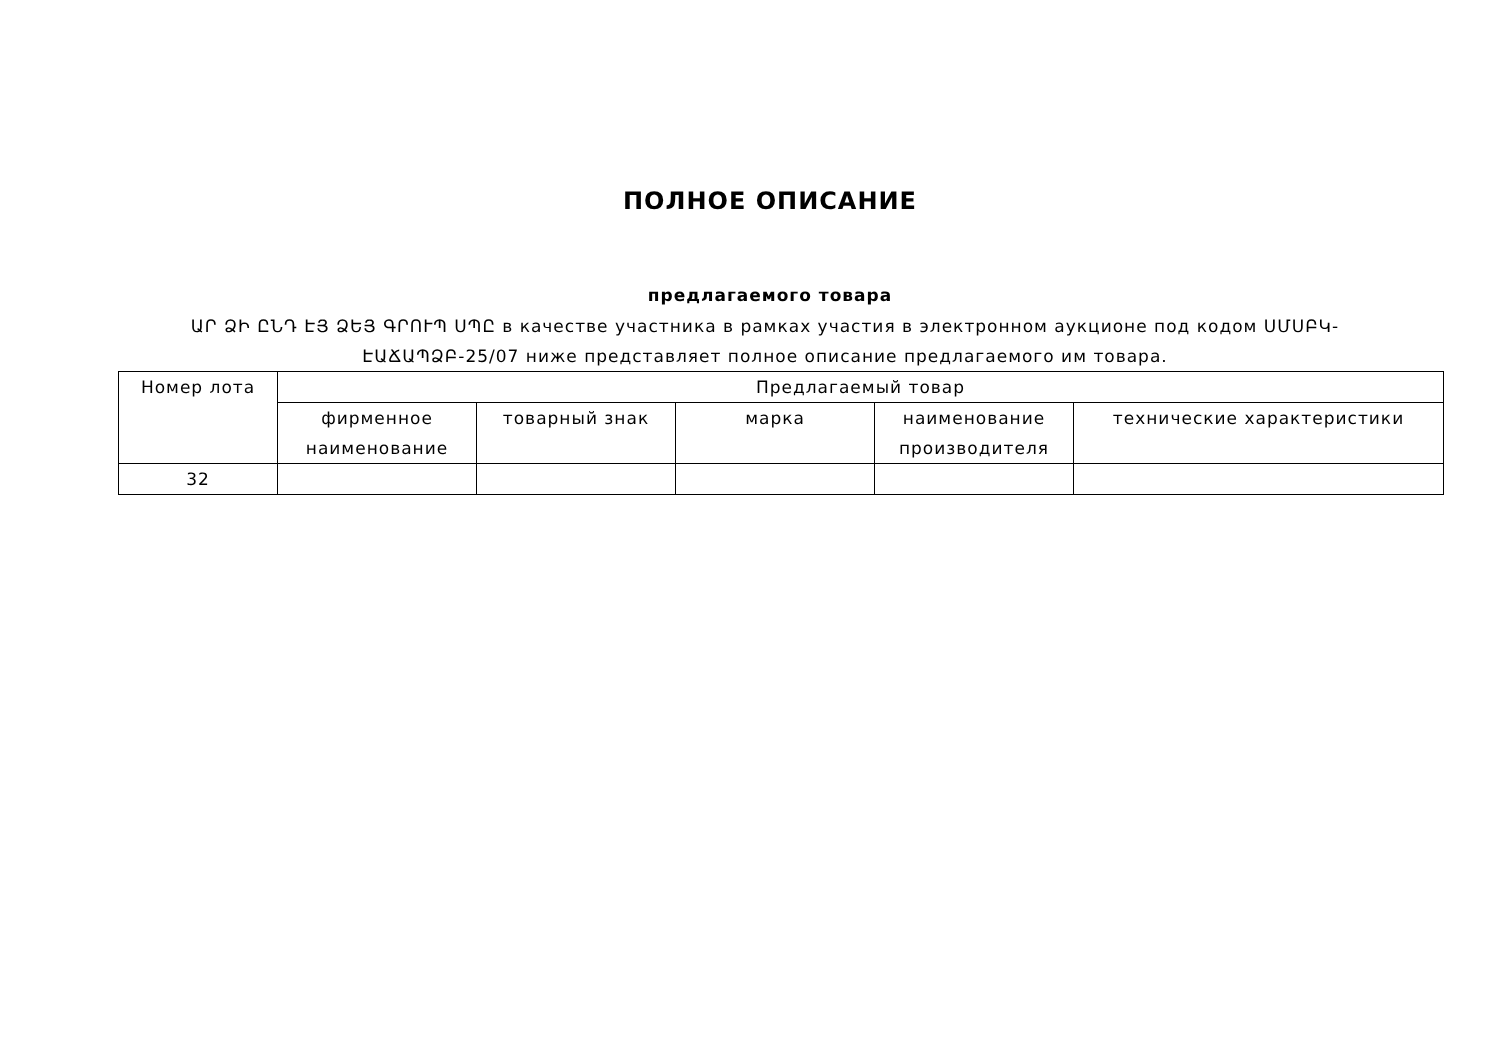ПОЛНОЕ ОПИСАНИЕ
предлагаемого товара
ԱՐ ՁԻ ԸՆԴ ԷՅ ՁԵՅ ԳՐՈՒՊ ՍՊԸ в качестве участника в рамках участия в электронном аукционе под кодом ՍՄՍԲԿ-ԷԱՃԱՊՁԲ-25/07 ниже представляет полное описание предлагаемого им товара.
| Номер лота | Предлагаемый товар | | | | |
| --- | --- | --- | --- | --- | --- |
| | фирменное наименование | товарный знак | марка | наименование производителя | технические характеристики |
| 32 | | | | | |